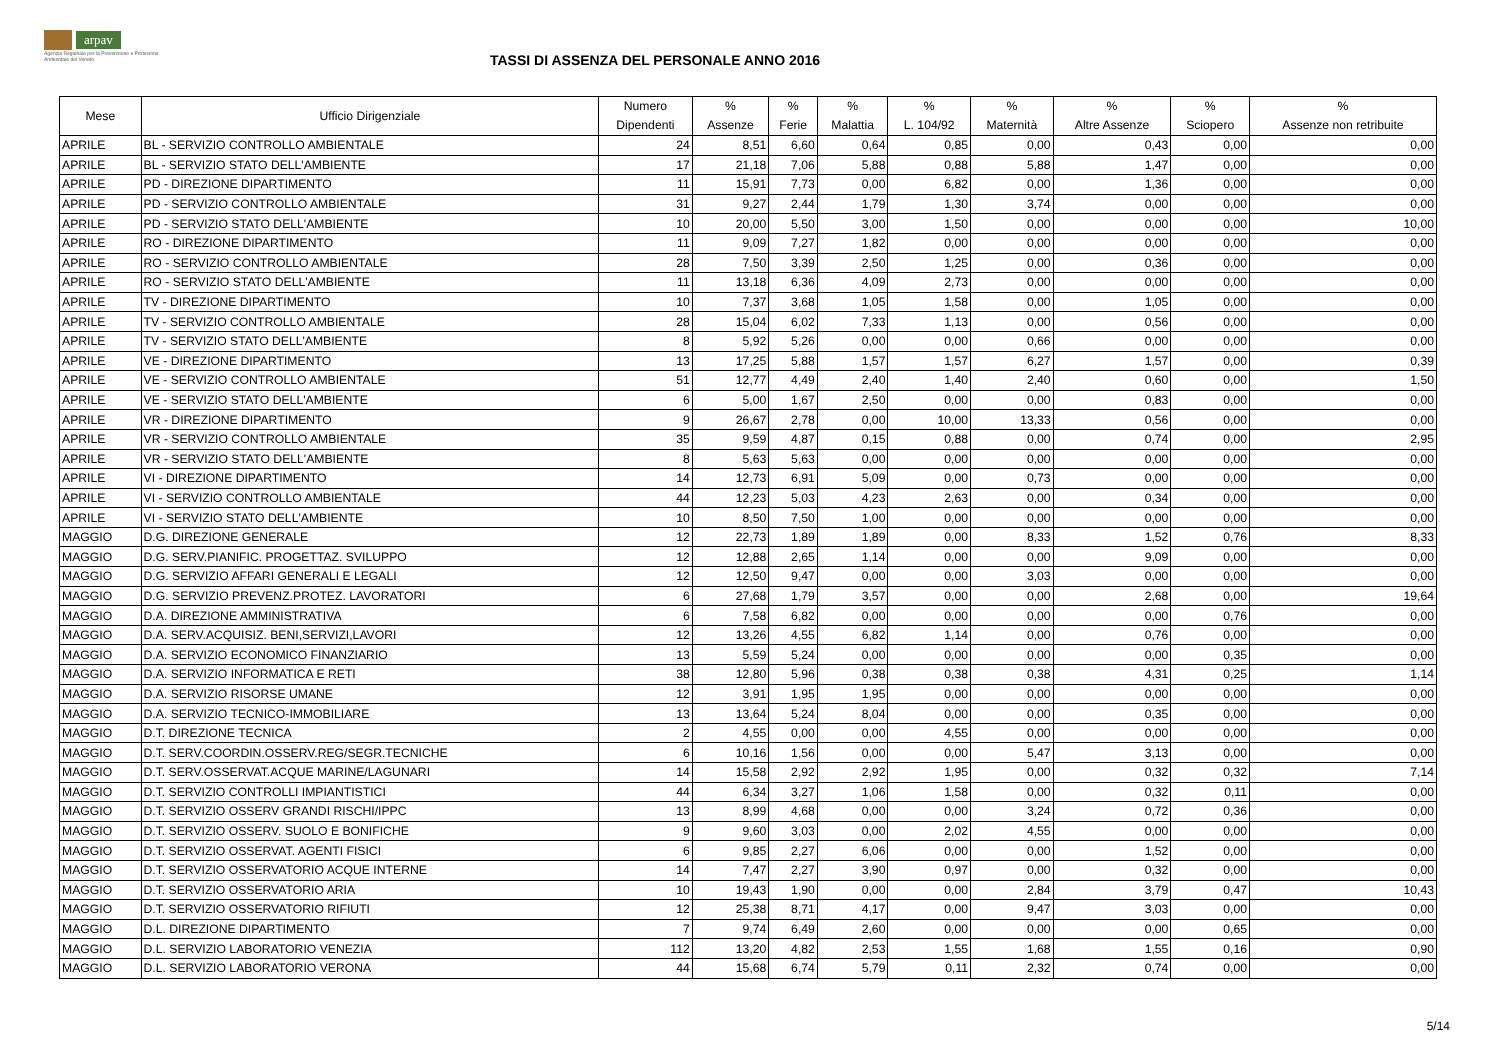arpav
Agenzia Regionale per la Prevenzione e Protezione Ambientale del Veneto
TASSI DI ASSENZA DEL PERSONALE ANNO 2016
| Mese | Ufficio Dirigenziale | Numero Dipendenti | % Assenze | % Ferie | % Malattia | % L. 104/92 | % Maternità | % Altre Assenze | % Sciopero | % Assenze non retribuite |
| --- | --- | --- | --- | --- | --- | --- | --- | --- | --- | --- |
| APRILE | BL - SERVIZIO CONTROLLO AMBIENTALE | 24 | 8,51 | 6,60 | 0,64 | 0,85 | 0,00 | 0,43 | 0,00 | 0,00 |
| APRILE | BL - SERVIZIO STATO DELL'AMBIENTE | 17 | 21,18 | 7,06 | 5,88 | 0,88 | 5,88 | 1,47 | 0,00 | 0,00 |
| APRILE | PD - DIREZIONE DIPARTIMENTO | 11 | 15,91 | 7,73 | 0,00 | 6,82 | 0,00 | 1,36 | 0,00 | 0,00 |
| APRILE | PD - SERVIZIO CONTROLLO AMBIENTALE | 31 | 9,27 | 2,44 | 1,79 | 1,30 | 3,74 | 0,00 | 0,00 | 0,00 |
| APRILE | PD - SERVIZIO STATO DELL'AMBIENTE | 10 | 20,00 | 5,50 | 3,00 | 1,50 | 0,00 | 0,00 | 0,00 | 10,00 |
| APRILE | RO - DIREZIONE DIPARTIMENTO | 11 | 9,09 | 7,27 | 1,82 | 0,00 | 0,00 | 0,00 | 0,00 | 0,00 |
| APRILE | RO - SERVIZIO CONTROLLO AMBIENTALE | 28 | 7,50 | 3,39 | 2,50 | 1,25 | 0,00 | 0,36 | 0,00 | 0,00 |
| APRILE | RO - SERVIZIO STATO DELL'AMBIENTE | 11 | 13,18 | 6,36 | 4,09 | 2,73 | 0,00 | 0,00 | 0,00 | 0,00 |
| APRILE | TV - DIREZIONE DIPARTIMENTO | 10 | 7,37 | 3,68 | 1,05 | 1,58 | 0,00 | 1,05 | 0,00 | 0,00 |
| APRILE | TV - SERVIZIO CONTROLLO AMBIENTALE | 28 | 15,04 | 6,02 | 7,33 | 1,13 | 0,00 | 0,56 | 0,00 | 0,00 |
| APRILE | TV - SERVIZIO STATO DELL'AMBIENTE | 8 | 5,92 | 5,26 | 0,00 | 0,00 | 0,66 | 0,00 | 0,00 | 0,00 |
| APRILE | VE - DIREZIONE DIPARTIMENTO | 13 | 17,25 | 5,88 | 1,57 | 1,57 | 6,27 | 1,57 | 0,00 | 0,39 |
| APRILE | VE - SERVIZIO CONTROLLO AMBIENTALE | 51 | 12,77 | 4,49 | 2,40 | 1,40 | 2,40 | 0,60 | 0,00 | 1,50 |
| APRILE | VE - SERVIZIO STATO DELL'AMBIENTE | 6 | 5,00 | 1,67 | 2,50 | 0,00 | 0,00 | 0,83 | 0,00 | 0,00 |
| APRILE | VR - DIREZIONE DIPARTIMENTO | 9 | 26,67 | 2,78 | 0,00 | 10,00 | 13,33 | 0,56 | 0,00 | 0,00 |
| APRILE | VR - SERVIZIO CONTROLLO AMBIENTALE | 35 | 9,59 | 4,87 | 0,15 | 0,88 | 0,00 | 0,74 | 0,00 | 2,95 |
| APRILE | VR - SERVIZIO STATO DELL'AMBIENTE | 8 | 5,63 | 5,63 | 0,00 | 0,00 | 0,00 | 0,00 | 0,00 | 0,00 |
| APRILE | VI - DIREZIONE DIPARTIMENTO | 14 | 12,73 | 6,91 | 5,09 | 0,00 | 0,73 | 0,00 | 0,00 | 0,00 |
| APRILE | VI - SERVIZIO CONTROLLO AMBIENTALE | 44 | 12,23 | 5,03 | 4,23 | 2,63 | 0,00 | 0,34 | 0,00 | 0,00 |
| APRILE | VI - SERVIZIO STATO DELL'AMBIENTE | 10 | 8,50 | 7,50 | 1,00 | 0,00 | 0,00 | 0,00 | 0,00 | 0,00 |
| MAGGIO | D.G. DIREZIONE GENERALE | 12 | 22,73 | 1,89 | 1,89 | 0,00 | 8,33 | 1,52 | 0,76 | 8,33 |
| MAGGIO | D.G. SERV.PIANIFIC. PROGETTAZ. SVILUPPO | 12 | 12,88 | 2,65 | 1,14 | 0,00 | 0,00 | 9,09 | 0,00 | 0,00 |
| MAGGIO | D.G. SERVIZIO AFFARI GENERALI E LEGALI | 12 | 12,50 | 9,47 | 0,00 | 0,00 | 3,03 | 0,00 | 0,00 | 0,00 |
| MAGGIO | D.G. SERVIZIO PREVENZ.PROTEZ. LAVORATORI | 6 | 27,68 | 1,79 | 3,57 | 0,00 | 0,00 | 2,68 | 0,00 | 19,64 |
| MAGGIO | D.A. DIREZIONE AMMINISTRATIVA | 6 | 7,58 | 6,82 | 0,00 | 0,00 | 0,00 | 0,00 | 0,76 | 0,00 |
| MAGGIO | D.A. SERV.ACQUISIZ. BENI,SERVIZI,LAVORI | 12 | 13,26 | 4,55 | 6,82 | 1,14 | 0,00 | 0,76 | 0,00 | 0,00 |
| MAGGIO | D.A. SERVIZIO ECONOMICO FINANZIARIO | 13 | 5,59 | 5,24 | 0,00 | 0,00 | 0,00 | 0,00 | 0,35 | 0,00 |
| MAGGIO | D.A. SERVIZIO INFORMATICA E RETI | 38 | 12,80 | 5,96 | 0,38 | 0,38 | 0,38 | 4,31 | 0,25 | 1,14 |
| MAGGIO | D.A. SERVIZIO RISORSE UMANE | 12 | 3,91 | 1,95 | 1,95 | 0,00 | 0,00 | 0,00 | 0,00 | 0,00 |
| MAGGIO | D.A. SERVIZIO TECNICO-IMMOBILIARE | 13 | 13,64 | 5,24 | 8,04 | 0,00 | 0,00 | 0,35 | 0,00 | 0,00 |
| MAGGIO | D.T. DIREZIONE TECNICA | 2 | 4,55 | 0,00 | 0,00 | 4,55 | 0,00 | 0,00 | 0,00 | 0,00 |
| MAGGIO | D.T. SERV.COORDIN.OSSERV.REG/SEGR.TECNICHE | 6 | 10,16 | 1,56 | 0,00 | 0,00 | 5,47 | 3,13 | 0,00 | 0,00 |
| MAGGIO | D.T. SERV.OSSERVAT.ACQUE MARINE/LAGUNARI | 14 | 15,58 | 2,92 | 2,92 | 1,95 | 0,00 | 0,32 | 0,32 | 7,14 |
| MAGGIO | D.T. SERVIZIO CONTROLLI IMPIANTISTICI | 44 | 6,34 | 3,27 | 1,06 | 1,58 | 0,00 | 0,32 | 0,11 | 0,00 |
| MAGGIO | D.T. SERVIZIO OSSERV GRANDI RISCHI/IPPC | 13 | 8,99 | 4,68 | 0,00 | 0,00 | 3,24 | 0,72 | 0,36 | 0,00 |
| MAGGIO | D.T. SERVIZIO OSSERV. SUOLO E BONIFICHE | 9 | 9,60 | 3,03 | 0,00 | 2,02 | 4,55 | 0,00 | 0,00 | 0,00 |
| MAGGIO | D.T. SERVIZIO OSSERVAT. AGENTI FISICI | 6 | 9,85 | 2,27 | 6,06 | 0,00 | 0,00 | 1,52 | 0,00 | 0,00 |
| MAGGIO | D.T. SERVIZIO OSSERVATORIO ACQUE INTERNE | 14 | 7,47 | 2,27 | 3,90 | 0,97 | 0,00 | 0,32 | 0,00 | 0,00 |
| MAGGIO | D.T. SERVIZIO OSSERVATORIO ARIA | 10 | 19,43 | 1,90 | 0,00 | 0,00 | 2,84 | 3,79 | 0,47 | 10,43 |
| MAGGIO | D.T. SERVIZIO OSSERVATORIO RIFIUTI | 12 | 25,38 | 8,71 | 4,17 | 0,00 | 9,47 | 3,03 | 0,00 | 0,00 |
| MAGGIO | D.L. DIREZIONE DIPARTIMENTO | 7 | 9,74 | 6,49 | 2,60 | 0,00 | 0,00 | 0,00 | 0,65 | 0,00 |
| MAGGIO | D.L. SERVIZIO LABORATORIO VENEZIA | 112 | 13,20 | 4,82 | 2,53 | 1,55 | 1,68 | 1,55 | 0,16 | 0,90 |
| MAGGIO | D.L. SERVIZIO LABORATORIO VERONA | 44 | 15,68 | 6,74 | 5,79 | 0,11 | 2,32 | 0,74 | 0,00 | 0,00 |
5/14